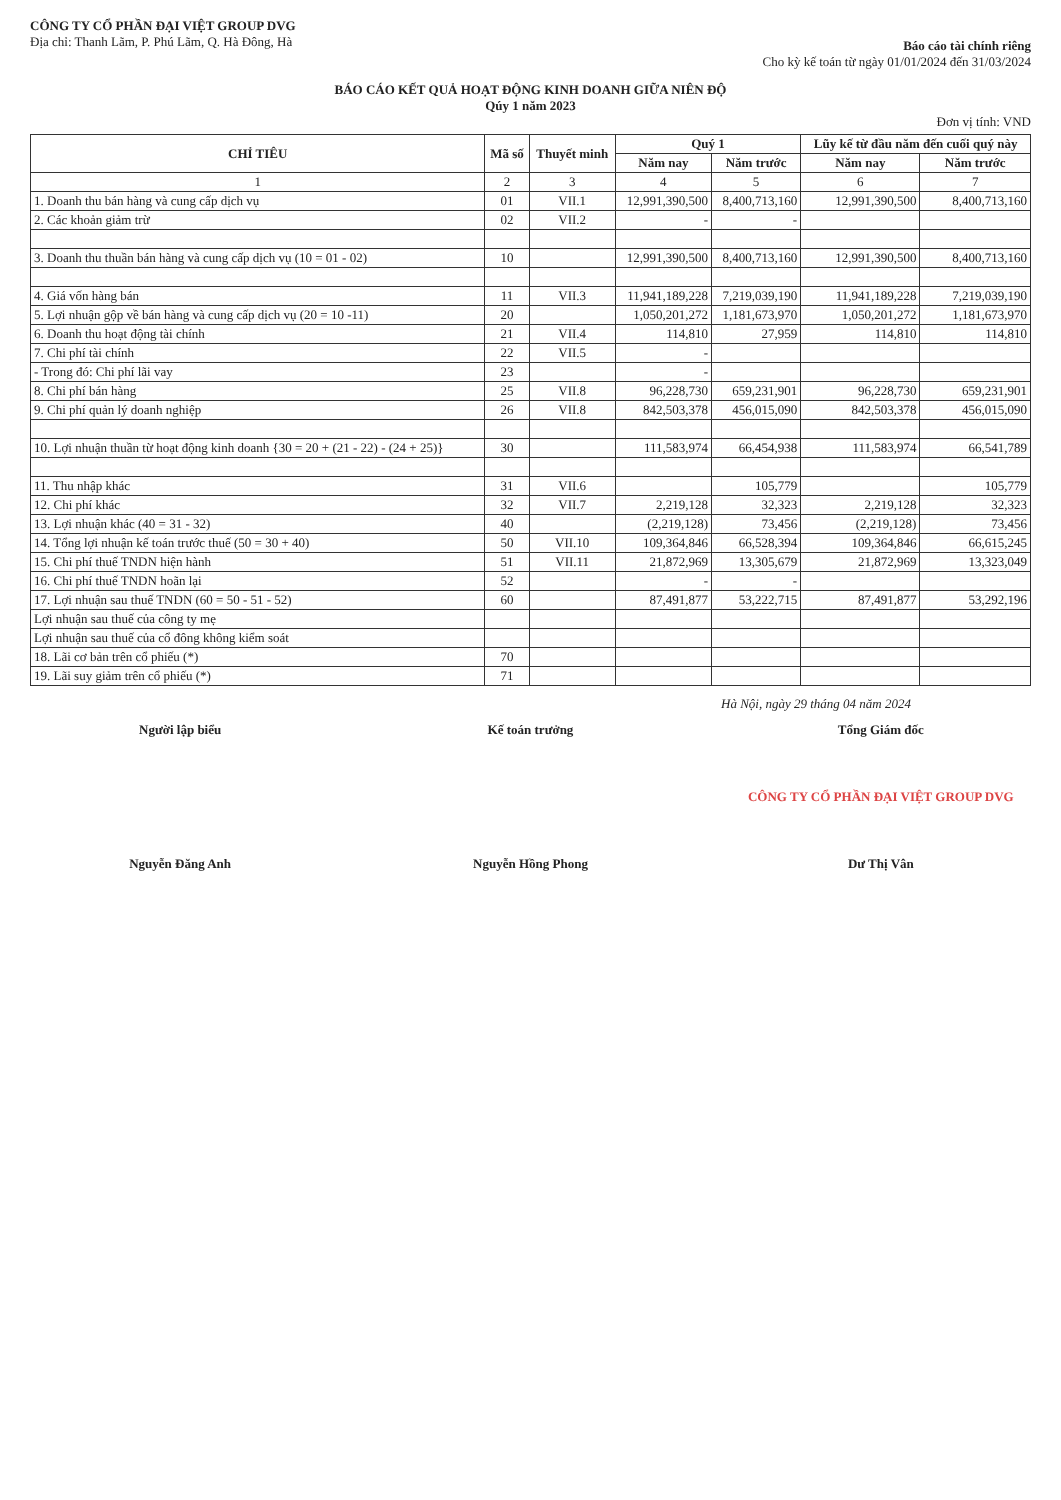CÔNG TY CỔ PHẦN ĐẠI VIỆT GROUP DVG
Địa chỉ: Thanh Lãm, P. Phú Lãm, Q. Hà Đông, Hà
Báo cáo tài chính riêng
Cho kỳ kế toán từ ngày 01/01/2024 đến 31/03/2024
BÁO CÁO KẾT QUẢ HOẠT ĐỘNG KINH DOANH GIỮA NIÊN ĐỘ
Qúy 1 năm 2023
Đơn vị tính: VND
| CHỈ TIÊU | Mã số | Thuyết minh | Quý 1 | | Lũy kế từ đầu năm đến cuối quý này | |
| --- | --- | --- | --- | --- | --- | --- |
| | | | Năm nay | Năm trước | Năm nay | Năm trước |
| 1 | 2 | 3 | 4 | 5 | 6 | 7 |
| 1. Doanh thu bán hàng và cung cấp dịch vụ | 01 | VII.1 | 12,991,390,500 | 8,400,713,160 | 12,991,390,500 | 8,400,713,160 |
| 2. Các khoản giảm trừ | 02 | VII.2 | - | - | | |
| 3. Doanh thu thuần bán hàng và cung cấp dịch vụ (10 = 01 - 02) | 10 | | 12,991,390,500 | 8,400,713,160 | 12,991,390,500 | 8,400,713,160 |
| 4. Giá vốn hàng bán | 11 | VII.3 | 11,941,189,228 | 7,219,039,190 | 11,941,189,228 | 7,219,039,190 |
| 5. Lợi nhuận gộp về bán hàng và cung cấp dịch vụ (20 = 10 -11) | 20 | | 1,050,201,272 | 1,181,673,970 | 1,050,201,272 | 1,181,673,970 |
| 6. Doanh thu hoạt động tài chính | 21 | VII.4 | 114,810 | 27,959 | 114,810 | 114,810 |
| 7. Chi phí tài chính | 22 | VII.5 | - | | | |
| - Trong đó: Chi phí lãi vay | 23 | | - | | | |
| 8. Chi phí bán hàng | 25 | VII.8 | 96,228,730 | 659,231,901 | 96,228,730 | 659,231,901 |
| 9. Chi phí quản lý doanh nghiệp | 26 | VII.8 | 842,503,378 | 456,015,090 | 842,503,378 | 456,015,090 |
| 10. Lợi nhuận thuần từ hoạt động kinh doanh {30 = 20 + (21 - 22) - (24 + 25)} | 30 | | 111,583,974 | 66,454,938 | 111,583,974 | 66,541,789 |
| 11. Thu nhập khác | 31 | VII.6 | | 105,779 | | 105,779 |
| 12. Chi phí khác | 32 | VII.7 | 2,219,128 | 32,323 | 2,219,128 | 32,323 |
| 13. Lợi nhuận khác (40 = 31 - 32) | 40 | | (2,219,128) | 73,456 | (2,219,128) | 73,456 |
| 14. Tổng lợi nhuận kế toán trước thuế (50 = 30 + 40) | 50 | VII.10 | 109,364,846 | 66,528,394 | 109,364,846 | 66,615,245 |
| 15. Chi phí thuế TNDN hiện hành | 51 | VII.11 | 21,872,969 | 13,305,679 | 21,872,969 | 13,323,049 |
| 16. Chi phí thuế TNDN hoãn lại | 52 | | - | - | | |
| 17. Lợi nhuận sau thuế TNDN (60 = 50 - 51 - 52) | 60 | | 87,491,877 | 53,222,715 | 87,491,877 | 53,292,196 |
| Lợi nhuận sau thuế của công ty mẹ | | | | | | |
| Lợi nhuận sau thuế của cổ đông không kiểm soát | | | | | | |
| 18. Lãi cơ bản trên cổ phiếu (*) | 70 | | | | | |
| 19. Lãi suy giảm trên cổ phiếu (*) | 71 | | | | | |
Hà Nội, ngày 29 tháng 04 năm 2024
Người lập biểu
Nguyễn Đăng Anh
Kế toán trưởng
Nguyễn Hồng Phong
Tổng Giám đốc
CÔNG TY CỔ PHẦN ĐẠI VIỆT GROUP DVG
Dư Thị Vân